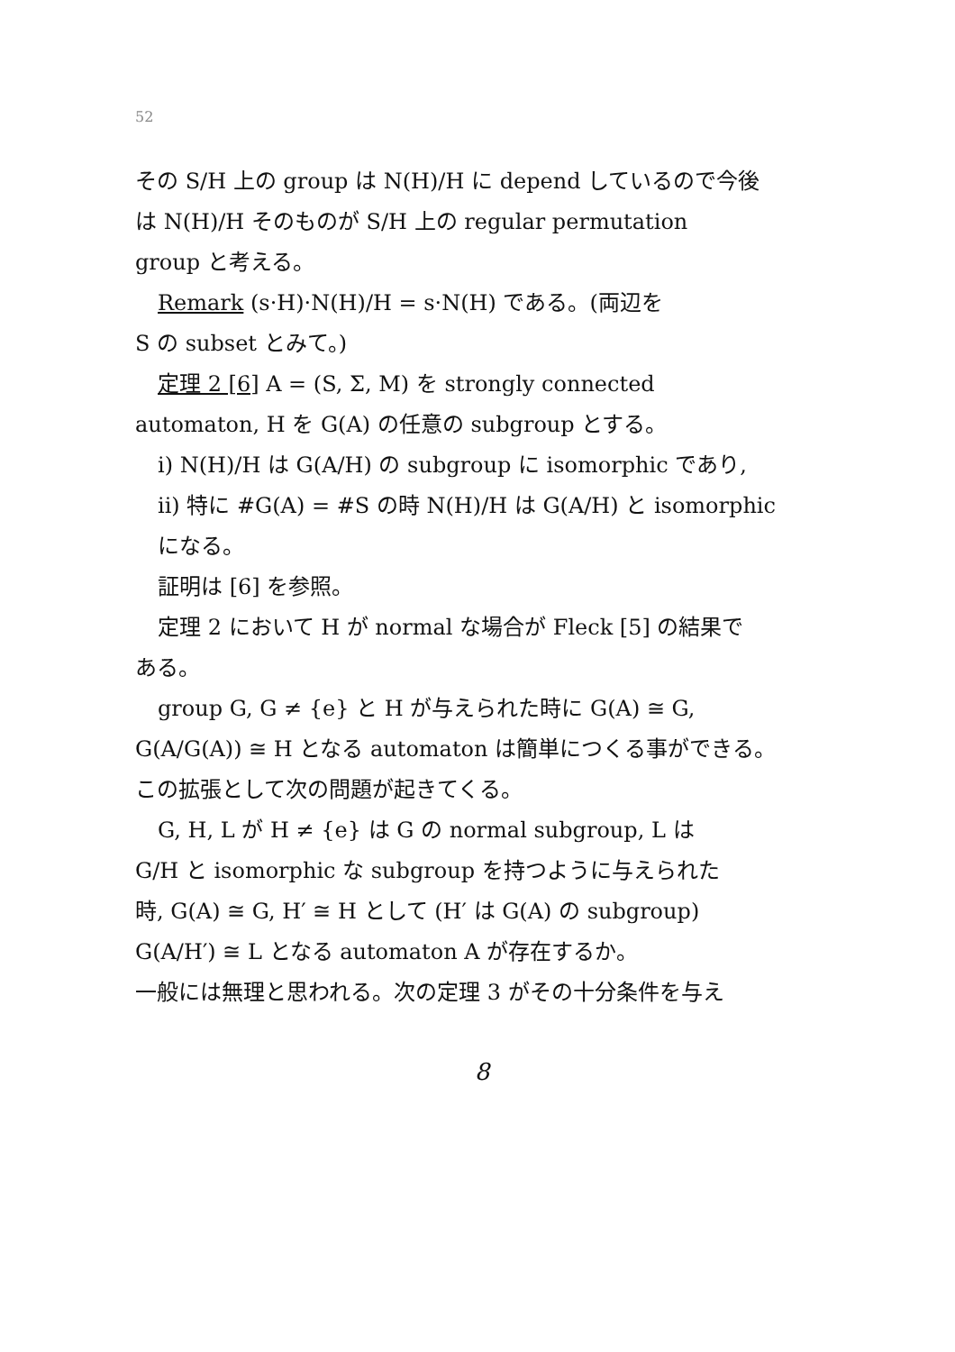52
その S/H 上の group は N(H)/H に depend しているので今後
は N(H)/H そのものが S/H 上の regular permutation
group と考える。
Remark (s·H)·N(H)/H = s·N(H) である。(両辺を
S の subset とみて。)
定理 2 [6] A = (S, Σ, M) を strongly connected
automaton, H を G(A) の任意の subgroup とする。
i) N(H)/H は G(A/H) の subgroup に isomorphic であり,
ii) 特に #G(A) = #S の時 N(H)/H は G(A/H) と isomorphic
になる。
証明は [6] を参照。
定理 2 において H が normal な場合が Fleck [5] の結果で
ある。
group G, G ≠ {e} と H が与えられた時に G(A) ≅ G,
G(A/G(A)) ≅ H となる automaton は簡単につくる事ができる。
この拡張として次の問題が起きてくる。
G, H, L が H ≠ {e} は G の normal subgroup, L は
G/H と isomorphic な subgroup を持つように与えられた
時, G(A) ≅ G, H′ ≅ H として (H′ は G(A) の subgroup)
G(A/H′) ≅ L となる automaton A が存在するか。
一般には無理と思われる。次の定理 3 がその十分条件を与え
8